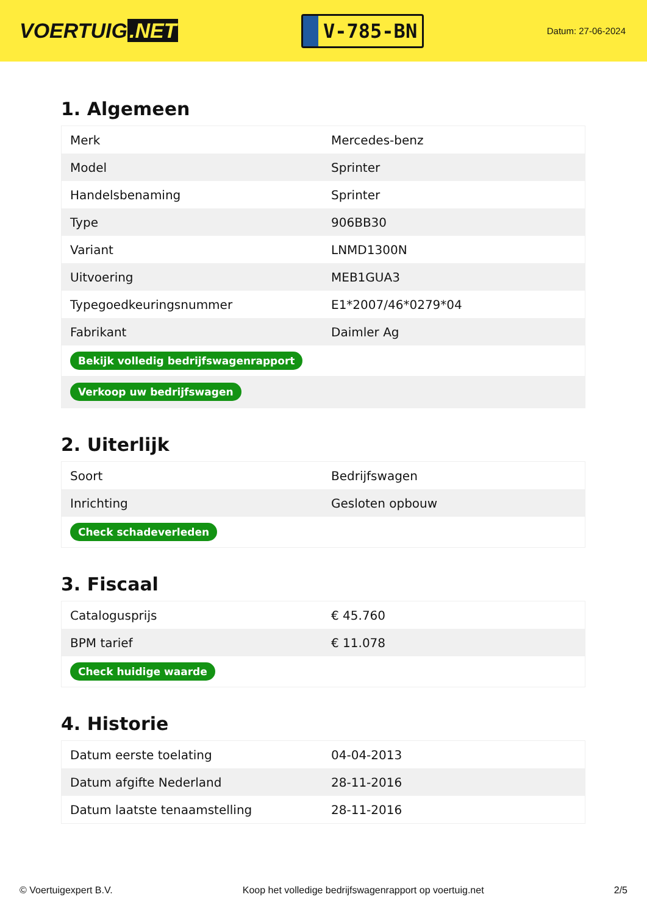VOERTUIG.NET
V-785-BN
Datum: 27-06-2024
1. Algemeen
| Merk | Mercedes-benz |
| Model | Sprinter |
| Handelsbenaming | Sprinter |
| Type | 906BB30 |
| Variant | LNMD1300N |
| Uitvoering | MEB1GUA3 |
| Typegoedkeuringsnummer | E1*2007/46*0279*04 |
| Fabrikant | Daimler Ag |
| Bekijk volledig bedrijfswagenrapport | |
| Verkoop uw bedrijfswagen | |
2. Uiterlijk
| Soort | Bedrijfswagen |
| Inrichting | Gesloten opbouw |
| Check schadeverleden | |
3. Fiscaal
| Catalogusprijs | € 45.760 |
| BPM tarief | € 11.078 |
| Check huidige waarde | |
4. Historie
| Datum eerste toelating | 04-04-2013 |
| Datum afgifte Nederland | 28-11-2016 |
| Datum laatste tenaamstelling | 28-11-2016 |
© Voertuigexpert B.V. Koop het volledige bedrijfswagenrapport op voertuig.net 2/5